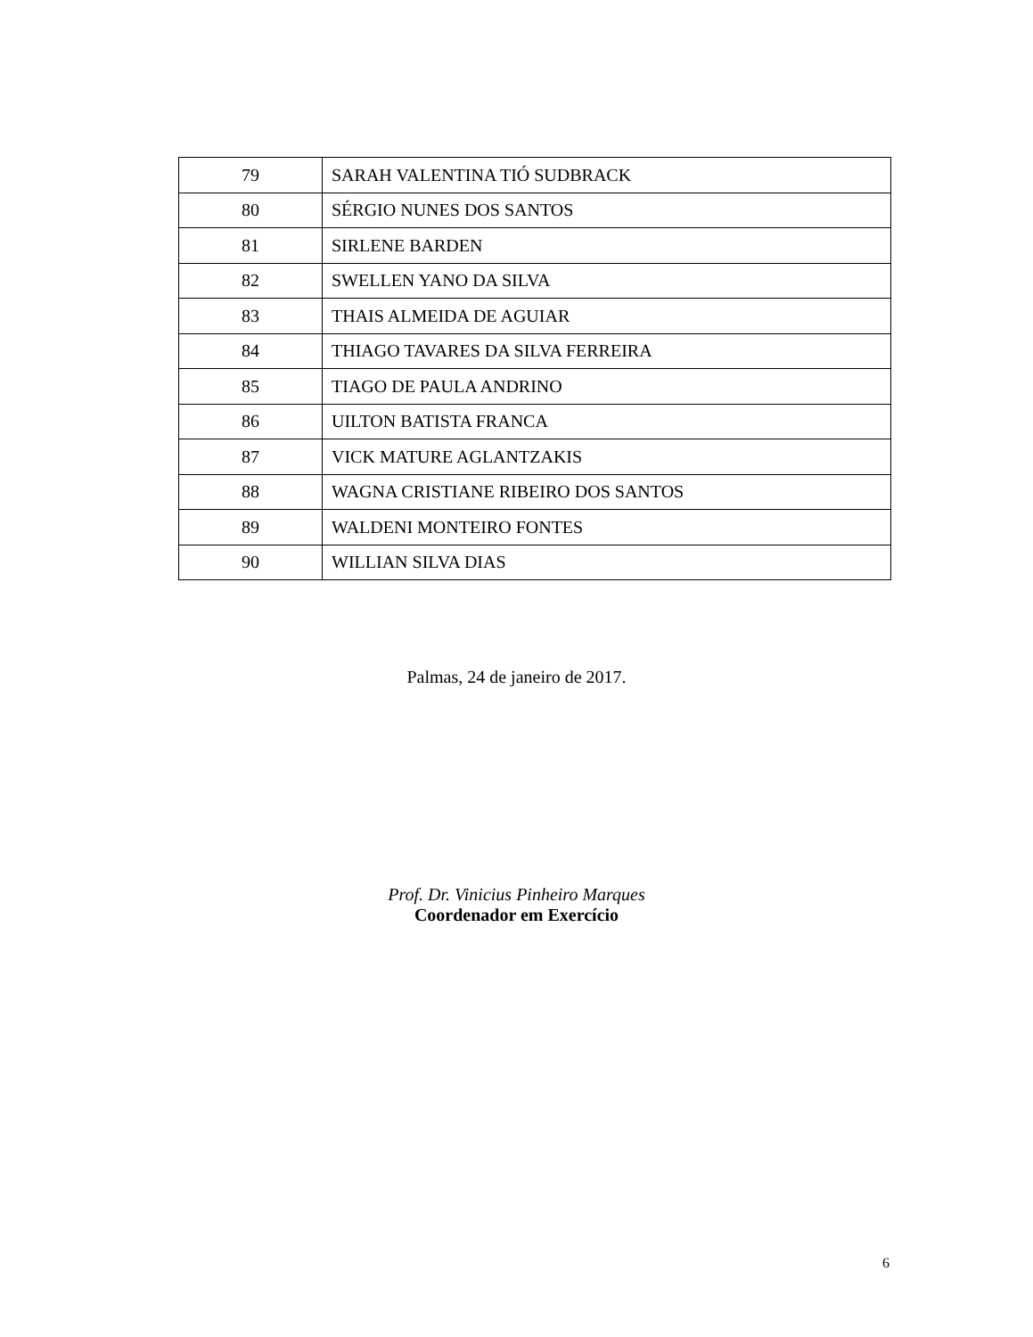| 79 | SARAH VALENTINA TIÓ SUDBRACK |
| 80 | SÉRGIO NUNES DOS SANTOS |
| 81 | SIRLENE BARDEN |
| 82 | SWELLEN YANO DA SILVA |
| 83 | THAIS ALMEIDA DE AGUIAR |
| 84 | THIAGO TAVARES DA SILVA FERREIRA |
| 85 | TIAGO DE PAULA ANDRINO |
| 86 | UILTON BATISTA FRANCA |
| 87 | VICK MATURE AGLANTZAKIS |
| 88 | WAGNA CRISTIANE RIBEIRO DOS SANTOS |
| 89 | WALDENI MONTEIRO FONTES |
| 90 | WILLIAN SILVA DIAS |
Palmas, 24 de janeiro de 2017.
Prof. Dr. Vinicius Pinheiro Marques
Coordenador em Exercício
6